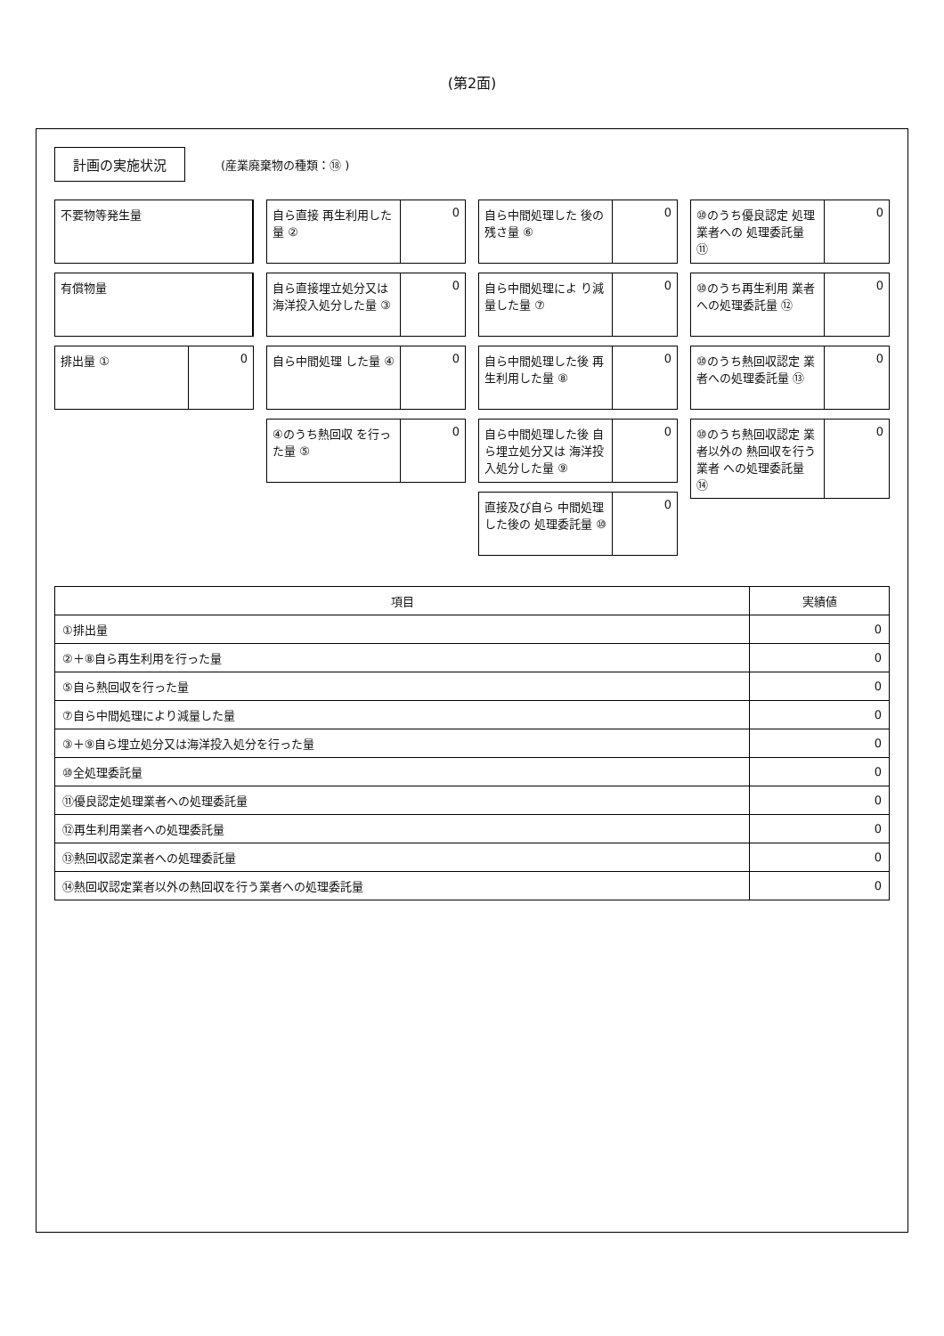(第2面)
計画の実施状況
(産業廃棄物の種類：⑱ )
不要物等発生量
有償物量
排出量 ① 0
自ら直接 再生利用した量 ② 0
自ら直接埋立処分又は 海洋投入処分した量 ③
0
自ら中間処理 した量 ④ 0
④のうち熱回収 を行った量 ⑤ 0
自ら中間処理した 後の残さ量 ⑥ 0
自ら中間処理によ り減量した量 ⑦ 0
自ら中間処理した後 再生利用した量 ⑧ 0
自ら中間処理した後 自ら埋立処分又は 海洋投入処分した量 ⑨
0
直接及び自ら 中間処理した後の 処理委託量 ⑩
0
⑩のうち優良認定 処理業者への 処理委託量 ⑪
0
⑩のうち再生利用 業者への処理委託量 ⑫
0
⑩のうち熱回収認定 業者への処理委託量 ⑬
0
⑩のうち熱回収認定 業者以外の 熱回収を行う業者 への処理委託量 ⑭
0
| 項目 | 実績値 |
| --- | --- |
| ①排出量 | 0 |
| ②＋⑧自ら再生利用を行った量 | 0 |
| ⑤自ら熱回収を行った量 | 0 |
| ⑦自ら中間処理により減量した量 | 0 |
| ③＋⑨自ら埋立処分又は海洋投入処分を行った量 | 0 |
| ⑩全処理委託量 | 0 |
| ⑪優良認定処理業者への処理委託量 | 0 |
| ⑫再生利用業者への処理委託量 | 0 |
| ⑬熱回収認定業者への処理委託量 | 0 |
| ⑭熱回収認定業者以外の熱回収を行う業者への処理委託量 | 0 |